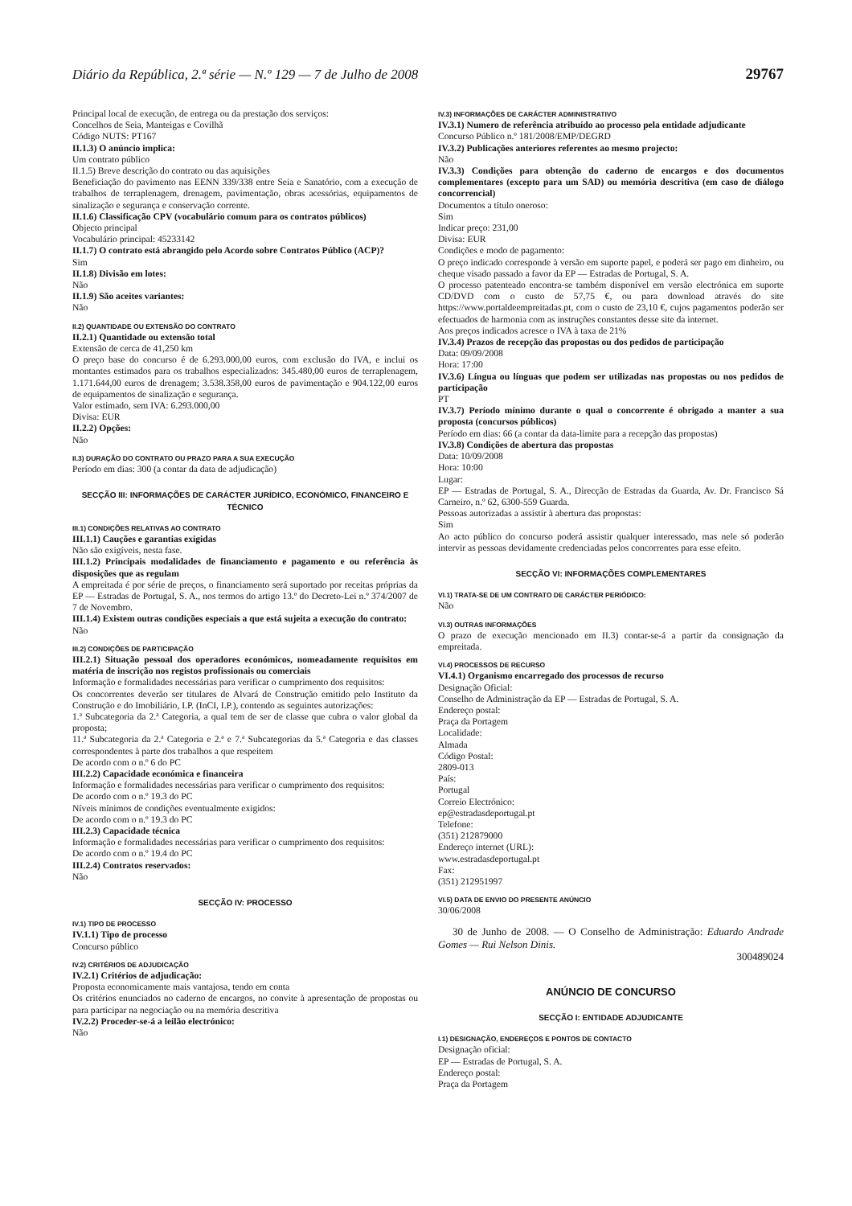Diário da República, 2.ª série — N.º 129 — 7 de Julho de 2008 29767
Principal local de execução, de entrega ou da prestação dos serviços:
Concelhos de Seia, Manteigas e Covilhã
Código NUTS: PT167
II.1.3) O anúncio implica:
Um contrato público
II.1.5) Breve descrição do contrato ou das aquisições
Beneficiação do pavimento nas EENN 339/338 entre Seia e Sanatório, com a execução de trabalhos de terraplenagem, drenagem, pavimentação, obras acessórias, equipamentos de sinalização e segurança e conservação corrente.
II.1.6) Classificação CPV (vocabulário comum para os contratos públicos)
Objecto principal
Vocabulário principal: 45233142
II.1.7) O contrato está abrangido pelo Acordo sobre Contratos Público (ACP)?
Sim
II.1.8) Divisão em lotes:
Não
II.1.9) São aceites variantes:
Não
II.2) QUANTIDADE OU EXTENSÃO DO CONTRATO
II.2.1) Quantidade ou extensão total
Extensão de cerca de 41,250 km
O preço base do concurso é de 6.293.000,00 euros, com exclusão do IVA, e inclui os montantes estimados para os trabalhos especializados: 345.480,00 euros de terraplenagem, 1.171.644,00 euros de drenagem; 3.538.358,00 euros de pavimentação e 904.122,00 euros de equipamentos de sinalização e segurança.
Valor estimado, sem IVA: 6.293.000,00
Divisa: EUR
II.2.2) Opções:
Não
II.3) DURAÇÃO DO CONTRATO OU PRAZO PARA A SUA EXECUÇÃO
Período em dias: 300 (a contar da data de adjudicação)
SECÇÃO III: INFORMAÇÕES DE CARÁCTER JURÍDICO, ECONÓMICO, FINANCEIRO E TÉCNICO
III.1) CONDIÇÕES RELATIVAS AO CONTRATO
III.1.1) Cauções e garantias exigidas
Não são exigíveis, nesta fase.
III.1.2) Principais modalidades de financiamento e pagamento e ou referência às disposições que as regulam
A empreitada é por série de preços, o financiamento será suportado por receitas próprias da EP — Estradas de Portugal, S. A., nos termos do artigo 13.º do Decreto-Lei n.º 374/2007 de 7 de Novembro.
III.1.4) Existem outras condições especiais a que está sujeita a execução do contrato:
Não
III.2) CONDIÇÕES DE PARTICIPAÇÃO
III.2.1) Situação pessoal dos operadores económicos, nomeadamente requisitos em matéria de inscrição nos registos profissionais ou comerciais
Informação e formalidades necessárias para verificar o cumprimento dos requisitos:
Os concorrentes deverão ser titulares de Alvará de Construção emitido pelo Instituto da Construção e do Imobiliário, I.P. (InCI, I.P.), contendo as seguintes autorizações:
1.ª Subcategoria da 2.ª Categoria, a qual tem de ser de classe que cubra o valor global da proposta;
11.ª Subcategoria da 2.ª Categoria e 2.ª e 7.ª Subcategorias da 5.ª Categoria e das classes correspondentes à parte dos trabalhos a que respeitem
De acordo com o n.º 6 do PC
III.2.2) Capacidade económica e financeira
Informação e formalidades necessárias para verificar o cumprimento dos requisitos:
De acordo com o n.º 19.3 do PC
Níveis mínimos de condições eventualmente exigidos:
De acordo com o n.º 19.3 do PC
III.2.3) Capacidade técnica
Informação e formalidades necessárias para verificar o cumprimento dos requisitos:
De acordo com o n.º 19.4 do PC
III.2.4) Contratos reservados:
Não
SECÇÃO IV: PROCESSO
IV.1) TIPO DE PROCESSO
IV.1.1) Tipo de processo
Concurso público
IV.2) CRITÉRIOS DE ADJUDICAÇÃO
IV.2.1) Critérios de adjudicação:
Proposta economicamente mais vantajosa, tendo em conta
Os critérios enunciados no caderno de encargos, no convite à apresentação de propostas ou para participar na negociação ou na memória descritiva
IV.2.2) Proceder-se-á a leilão electrónico:
Não
IV.3) INFORMAÇÕES DE CARÁCTER ADMINISTRATIVO
IV.3.1) Numero de referência atribuído ao processo pela entidade adjudicante
Concurso Público n.º 181/2008/EMP/DEGRD
IV.3.2) Publicações anteriores referentes ao mesmo projecto:
Não
IV.3.3) Condições para obtenção do caderno de encargos e dos documentos complementares (excepto para um SAD) ou memória descritiva (em caso de diálogo concorrencial)
Documentos a título oneroso:
Sim
Indicar preço: 231,00
Divisa: EUR
Condições e modo de pagamento:
O preço indicado corresponde à versão em suporte papel, e poderá ser pago em dinheiro, ou cheque visado passado a favor da EP — Estradas de Portugal, S. A.
O processo patenteado encontra-se também disponível em versão electrónica em suporte CD/DVD com o custo de 57,75 €, ou para download através do site https://www.portaldeempreitadas.pt, com o custo de 23,10 €, cujos pagamentos poderão ser efectuados de harmonia com as instruções constantes desse site da internet.
Aos preços indicados acresce o IVA à taxa de 21%
IV.3.4) Prazos de recepção das propostas ou dos pedidos de participação
Data: 09/09/2008
Hora: 17:00
IV.3.6) Língua ou línguas que podem ser utilizadas nas propostas ou nos pedidos de participação
PT
IV.3.7) Período mínimo durante o qual o concorrente é obrigado a manter a sua proposta (concursos públicos)
Período em dias: 66 (a contar da data-limite para a recepção das propostas)
IV.3.8) Condições de abertura das propostas
Data: 10/09/2008
Hora: 10:00
Lugar:
EP — Estradas de Portugal, S. A., Direcção de Estradas da Guarda, Av. Dr. Francisco Sá Carneiro, n.º 62, 6300-559 Guarda.
Pessoas autorizadas a assistir à abertura das propostas:
Sim
Ao acto público do concurso poderá assistir qualquer interessado, mas nele só poderão intervir as pessoas devidamente credenciadas pelos concorrentes para esse efeito.
SECÇÃO VI: INFORMAÇÕES COMPLEMENTARES
VI.1) TRATA-SE DE UM CONTRATO DE CARÁCTER PERIÓDICO:
Não
VI.3) OUTRAS INFORMAÇÕES
O prazo de execução mencionado em II.3) contar-se-á a partir da consignação da empreitada.
VI.4) PROCESSOS DE RECURSO
VI.4.1) Organismo encarregado dos processos de recurso
Designação Oficial:
Conselho de Administração da EP — Estradas de Portugal, S. A.
Endereço postal:
Praça da Portagem
Localidade:
Almada
Código Postal:
2809-013
País:
Portugal
Correio Electrónico:
ep@estradasdeportugal.pt
Telefone:
(351) 212879000
Endereço internet (URL):
www.estradasdeportugal.pt
Fax:
(351) 212951997
VI.5) DATA DE ENVIO DO PRESENTE ANÚNCIO
30/06/2008
30 de Junho de 2008. — O Conselho de Administração: Eduardo Andrade Gomes — Rui Nelson Dinis.
300489024
ANÚNCIO DE CONCURSO
SECÇÃO I: ENTIDADE ADJUDICANTE
I.1) DESIGNAÇÃO, ENDEREÇOS E PONTOS DE CONTACTO
Designação oficial:
EP — Estradas de Portugal, S. A.
Endereço postal:
Praça da Portagem